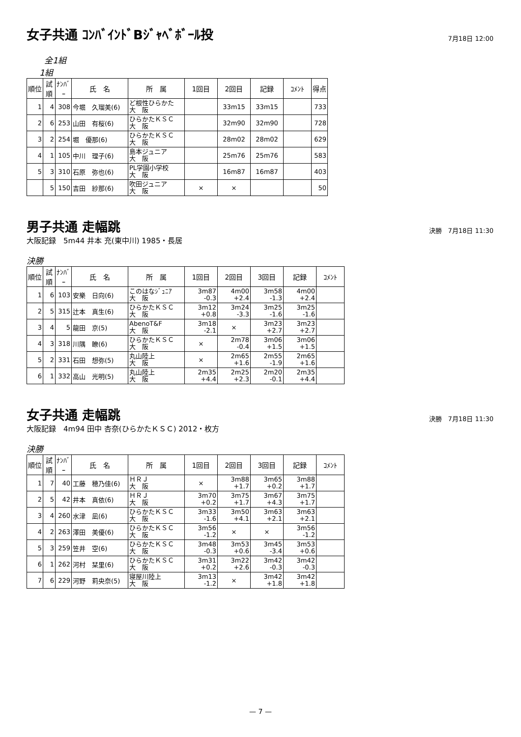女子共通 ｺﾝﾊﾞｲﾝﾄﾞBｼﾞｬﾍﾞﾎﾞｰﾙ投
7月18日 12:00
全1組
1組
| 順位 | 試順 | ﾅﾝﾊﾞｰ | 氏 名 | 所 属 | 1回目 | 2回目 | 記録 | ｺﾒﾝﾄ | 得点 |
| --- | --- | --- | --- | --- | --- | --- | --- | --- | --- |
| 1 | 4 | 308 | 今堀 久瑠美(6) | ど根性ひらかた 大 阪 | | 33m15 | 33m15 | | 733 |
| 2 | 6 | 253 | 山田 有桜(6) | ひらかたＫＳＣ 大 阪 | | 32m90 | 32m90 | | 728 |
| 3 | 2 | 254 | 堀 優那(6) | ひらかたＫＳＣ 大 阪 | | 28m02 | 28m02 | | 629 |
| 4 | 1 | 105 | 中川 理子(6) | 島本ジュニア 大 阪 | | 25m76 | 25m76 | | 583 |
| 5 | 3 | 310 | 石原 弥也(6) | PL学園小学校 大 阪 | | 16m87 | 16m87 | | 403 |
| | 5 | 150 | 吉田 紗那(6) | 吹田ジュニア 大 阪 | × | × | | | 50 |
男子共通 走幅跳
決勝　7月18日 11:30
大阪記録　5m44 井本 充(東中川) 1985・長居
決勝
| 順位 | 試順 | ﾅﾝﾊﾞｰ | 氏 名 | 所 属 | 1回目 | 2回目 | 3回目 | 記録 | ｺﾒﾝﾄ |
| --- | --- | --- | --- | --- | --- | --- | --- | --- | --- |
| 1 | 6 | 103 | 安樂 日向(6) | このはなｼﾞｭﾆｱ 大 阪 | 3m87 -0.3 | 4m00 +2.4 | 3m58 -1.3 | 4m00 +2.4 | |
| 2 | 5 | 315 | 辻本 真生(6) | ひらかたＫＳＣ 大 阪 | 3m12 +0.8 | 3m24 -3.3 | 3m25 -1.6 | 3m25 -1.6 | |
| 3 | 4 | 5 | 龍田 京(5) | AbenoT&F 大 阪 | 3m18 -2.1 | × | 3m23 +2.7 | 3m23 +2.7 | |
| 4 | 3 | 318 | 川隅 瞭(6) | ひらかたＫＳＣ 大 阪 | × | 2m78 -0.4 | 3m06 +1.5 | 3m06 +1.5 | |
| 5 | 2 | 331 | 石田 想弥(5) | 丸山陸上 大 阪 | × | 2m65 +1.6 | 2m55 -1.9 | 2m65 +1.6 | |
| 6 | 1 | 332 | 高山 光明(5) | 丸山陸上 大 阪 | 2m35 +4.4 | 2m25 +2.3 | 2m20 -0.1 | 2m35 +4.4 | |
女子共通 走幅跳
決勝　7月18日 11:30
大阪記録　4m94 田中 杏奈(ひらかたＫＳＣ) 2012・枚方
決勝
| 順位 | 試順 | ﾅﾝﾊﾞｰ | 氏 名 | 所 属 | 1回目 | 2回目 | 3回目 | 記録 | ｺﾒﾝﾄ |
| --- | --- | --- | --- | --- | --- | --- | --- | --- | --- |
| 1 | 7 | 40 | 工藤 穂乃佳(6) | ＨＲＪ 大 阪 | × | 3m88 +1.7 | 3m65 +0.2 | 3m88 +1.7 | |
| 2 | 5 | 42 | 井本 真依(6) | ＨＲＪ 大 阪 | 3m70 +0.2 | 3m75 +1.7 | 3m67 +4.3 | 3m75 +1.7 | |
| 3 | 4 | 260 | 水津 凪(6) | ひらかたＫＳＣ 大 阪 | 3m33 -1.6 | 3m50 +4.1 | 3m63 +2.1 | 3m63 +2.1 | |
| 4 | 2 | 263 | 澤田 美優(6) | ひらかたＫＳＣ 大 阪 | 3m56 -1.2 | × | × | 3m56 -1.2 | |
| 5 | 3 | 259 | 笠井 空(6) | ひらかたＫＳＣ 大 阪 | 3m48 -0.3 | 3m53 +0.6 | 3m45 -3.4 | 3m53 +0.6 | |
| 6 | 1 | 262 | 河村 栞里(6) | ひらかたＫＳＣ 大 阪 | 3m31 +0.2 | 3m22 +2.6 | 3m42 -0.3 | 3m42 -0.3 | |
| 7 | 6 | 229 | 河野 莉央奈(5) | 寝屋川陸上 大 阪 | 3m13 -1.2 | × | 3m42 +1.8 | 3m42 +1.8 | |
— 7 —